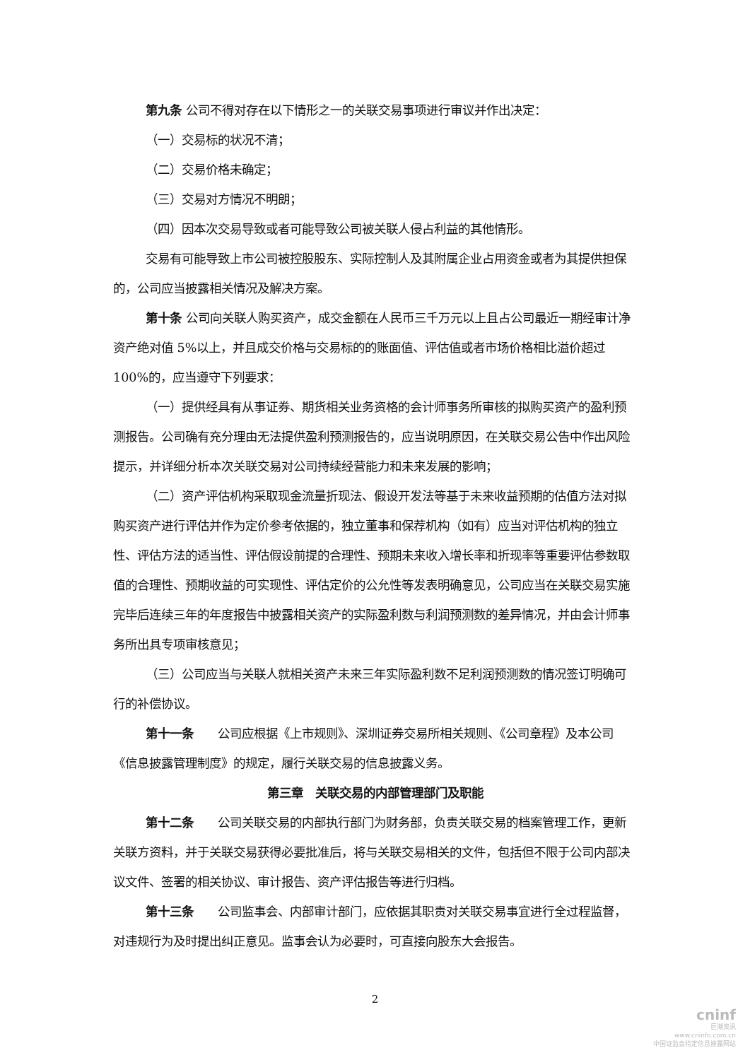第九条 公司不得对存在以下情形之一的关联交易事项进行审议并作出决定：
（一）交易标的状况不清；
（二）交易价格未确定；
（三）交易对方情况不明朗；
（四）因本次交易导致或者可能导致公司被关联人侵占利益的其他情形。
交易有可能导致上市公司被控股股东、实际控制人及其附属企业占用资金或者为其提供担保的，公司应当披露相关情况及解决方案。
第十条 公司向关联人购买资产，成交金额在人民币三千万元以上且占公司最近一期经审计净资产绝对值 5%以上，并且成交价格与交易标的的账面值、评估值或者市场价格相比溢价超过 100%的，应当遵守下列要求：
（一）提供经具有从事证券、期货相关业务资格的会计师事务所审核的拟购买资产的盈利预测报告。公司确有充分理由无法提供盈利预测报告的，应当说明原因，在关联交易公告中作出风险提示，并详细分析本次关联交易对公司持续经营能力和未来发展的影响；
（二）资产评估机构采取现金流量折现法、假设开发法等基于未来收益预期的估值方法对拟购买资产进行评估并作为定价参考依据的，独立董事和保荐机构（如有）应当对评估机构的独立性、评估方法的适当性、评估假设前提的合理性、预期未来收入增长率和折现率等重要评估参数取值的合理性、预期收益的可实现性、评估定价的公允性等发表明确意见，公司应当在关联交易实施完毕后连续三年的年度报告中披露相关资产的实际盈利数与利润预测数的差异情况，并由会计师事务所出具专项审核意见；
（三）公司应当与关联人就相关资产未来三年实际盈利数不足利润预测数的情况签订明确可行的补偿协议。
第十一条　　公司应根据《上市规则》、深圳证券交易所相关规则、《公司章程》及本公司《信息披露管理制度》的规定，履行关联交易的信息披露义务。
第三章　关联交易的内部管理部门及职能
第十二条　　公司关联交易的内部执行部门为财务部，负责关联交易的档案管理工作，更新关联方资料，并于关联交易获得必要批准后，将与关联交易相关的文件，包括但不限于公司内部决议文件、签署的相关协议、审计报告、资产评估报告等进行归档。
第十三条　　公司监事会、内部审计部门，应依据其职责对关联交易事宜进行全过程监督，对违规行为及时提出纠正意见。监事会认为必要时，可直接向股东大会报告。
2
cninf
巨潮资讯
www.cninfo.com.cn
中国证监会指定信息披露网站